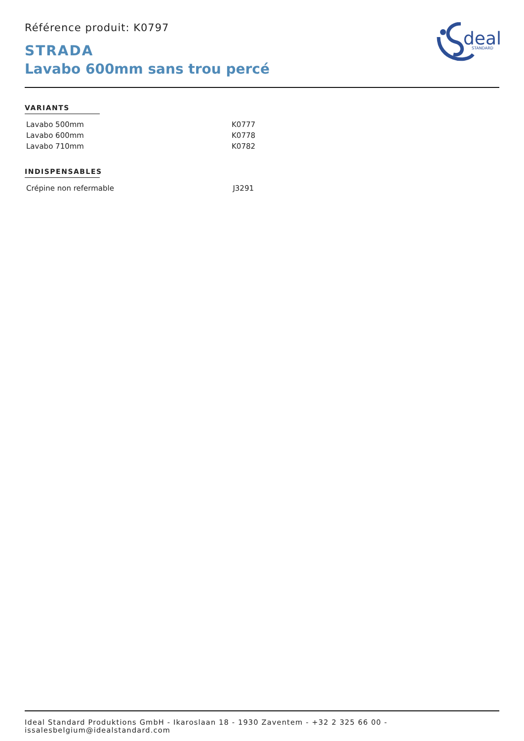deal
STANDARD
Référence produit: K0797
STRADA
Lavabo 600mm sans trou percé
VARIANTS
| Lavabo 500mm | K0777 |
| Lavabo 600mm | K0778 |
| Lavabo 710mm | K0782 |
INDISPENSABLES
| Crépine non refermable | J3291 |
Ideal Standard Produktions GmbH - Ikaroslaan 18 - 1930 Zaventem - +32 2 325 66 00 - issalesbelgium@idealstandard.com